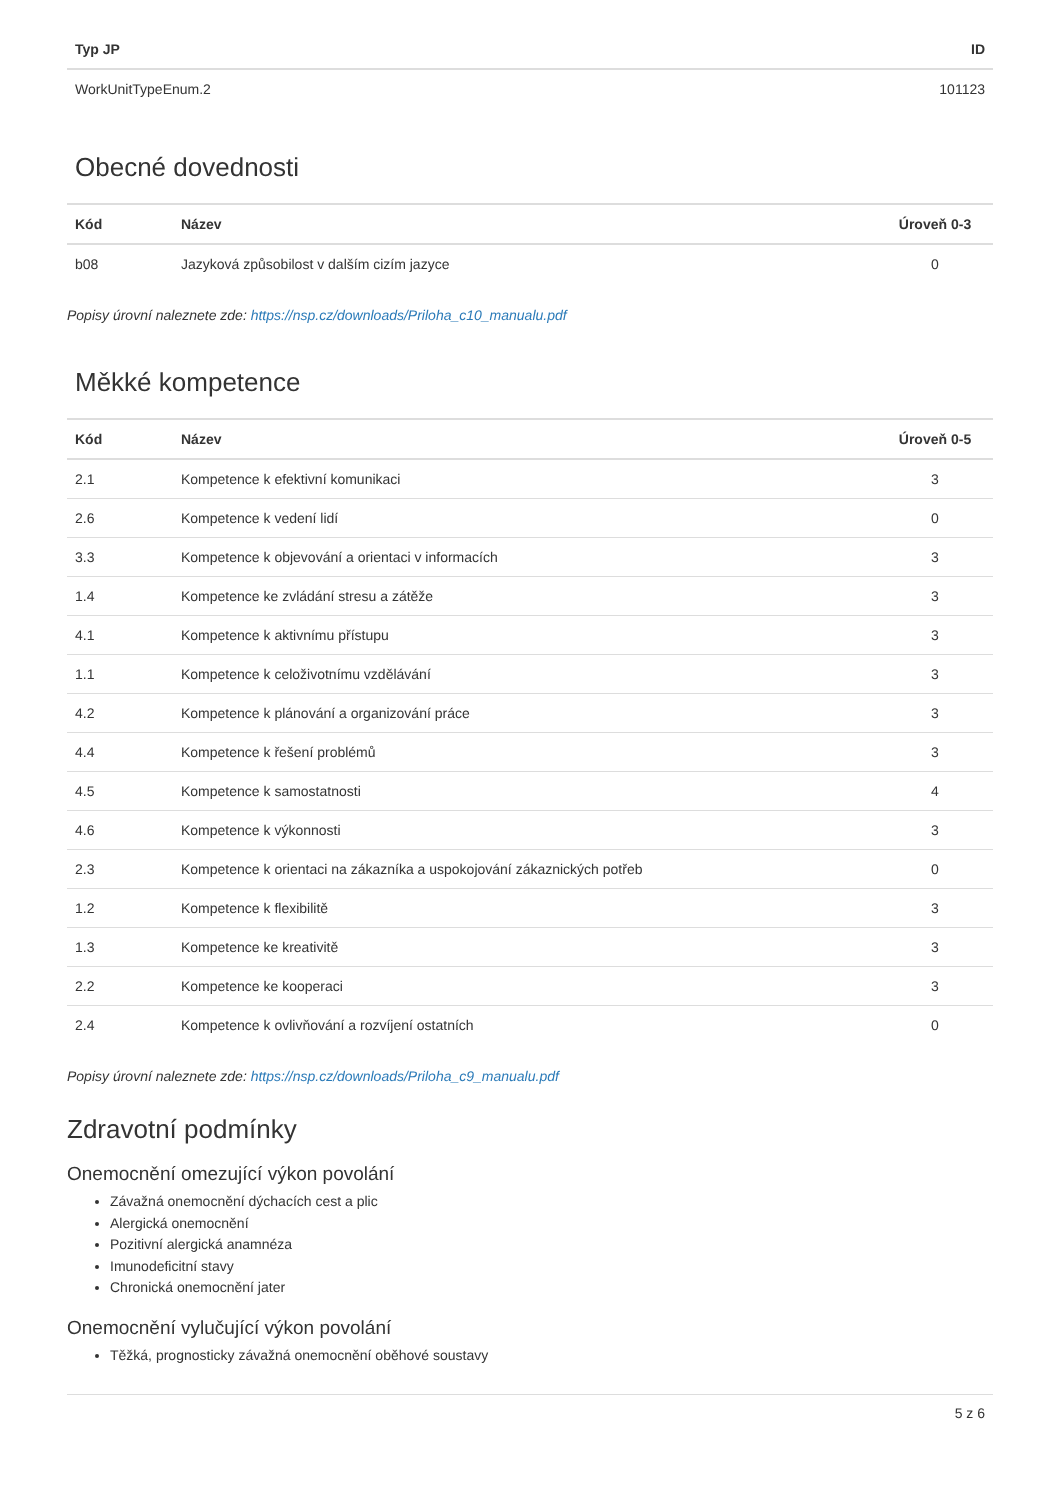| Typ JP | ID |
| --- | --- |
| WorkUnitTypeEnum.2 | 101123 |
Obecné dovednosti
| Kód | Název | Úroveň 0-3 |
| --- | --- | --- |
| b08 | Jazyková způsobilost v dalším cizím jazyce | 0 |
Popisy úrovní naleznete zde: https://nsp.cz/downloads/Priloha_c10_manualu.pdf
Měkké kompetence
| Kód | Název | Úroveň 0-5 |
| --- | --- | --- |
| 2.1 | Kompetence k efektivní komunikaci | 3 |
| 2.6 | Kompetence k vedení lidí | 0 |
| 3.3 | Kompetence k objevování a orientaci v informacích | 3 |
| 1.4 | Kompetence ke zvládání stresu a zátěže | 3 |
| 4.1 | Kompetence k aktivnímu přístupu | 3 |
| 1.1 | Kompetence k celoživotnímu vzdělávání | 3 |
| 4.2 | Kompetence k plánování a organizování práce | 3 |
| 4.4 | Kompetence k řešení problémů | 3 |
| 4.5 | Kompetence k samostatnosti | 4 |
| 4.6 | Kompetence k výkonnosti | 3 |
| 2.3 | Kompetence k orientaci na zákazníka a uspokojování zákaznických potřeb | 0 |
| 1.2 | Kompetence k flexibilitě | 3 |
| 1.3 | Kompetence ke kreativitě | 3 |
| 2.2 | Kompetence ke kooperaci | 3 |
| 2.4 | Kompetence k ovlivňování a rozvíjení ostatních | 0 |
Popisy úrovní naleznete zde: https://nsp.cz/downloads/Priloha_c9_manualu.pdf
Zdravotní podmínky
Onemocnění omezující výkon povolání
Závažná onemocnění dýchacích cest a plic
Alergická onemocnění
Pozitivní alergická anamnéza
Imunodeficitní stavy
Chronická onemocnění jater
Onemocnění vylučující výkon povolání
Těžká, prognosticky závažná onemocnění oběhové soustavy
5 z 6